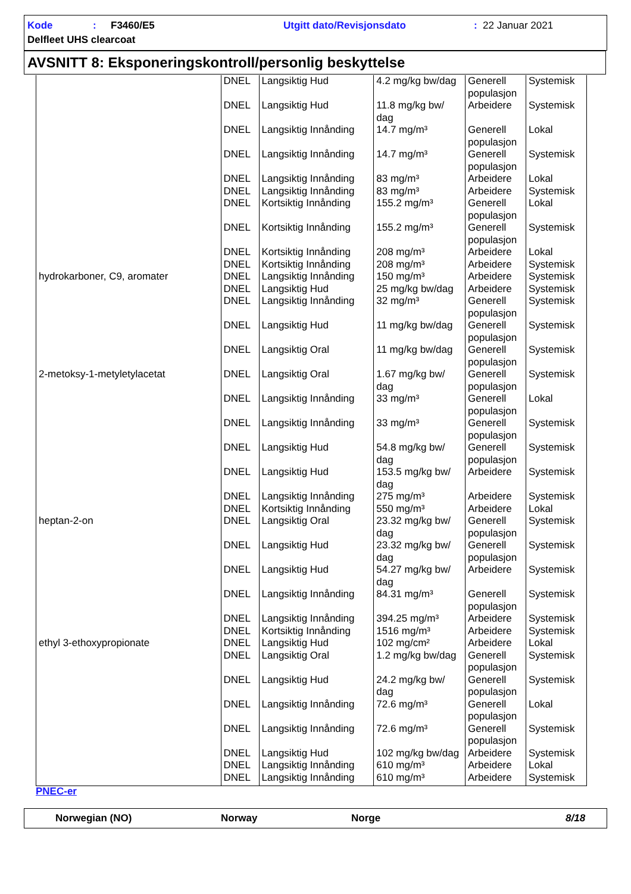Kode: F3460/E5 Utgitt dato/Revisjonsdato: 22 Januar 2021
Delfleet UHS clearcoat
AVSNITT 8: Eksponeringskontroll/personlig beskyttelse
| | DNEL | Langsiktig Hud | 4.2 mg/kg bw/dag | Generell populasjon | Systemisk |
| | DNEL | Langsiktig Hud | 11.8 mg/kg bw/ dag | Arbeidere | Systemisk |
| | DNEL | Langsiktig Innånding | 14.7 mg/m³ | Generell populasjon | Lokal |
| | DNEL | Langsiktig Innånding | 14.7 mg/m³ | Generell populasjon | Systemisk |
| | DNEL | Langsiktig Innånding | 83 mg/m³ | Arbeidere | Lokal |
| | DNEL | Langsiktig Innånding | 83 mg/m³ | Arbeidere | Systemisk |
| | DNEL | Kortsiktig Innånding | 155.2 mg/m³ | Generell populasjon | Lokal |
| | DNEL | Kortsiktig Innånding | 155.2 mg/m³ | Generell populasjon | Systemisk |
| | DNEL | Kortsiktig Innånding | 208 mg/m³ | Arbeidere | Lokal |
| | DNEL | Kortsiktig Innånding | 208 mg/m³ | Arbeidere | Systemisk |
| hydrokarboner, C9, aromater | DNEL | Langsiktig Innånding | 150 mg/m³ | Arbeidere | Systemisk |
| | DNEL | Langsiktig Hud | 25 mg/kg bw/dag | Arbeidere | Systemisk |
| | DNEL | Langsiktig Innånding | 32 mg/m³ | Generell populasjon | Systemisk |
| | DNEL | Langsiktig Hud | 11 mg/kg bw/dag | Generell populasjon | Systemisk |
| | DNEL | Langsiktig Oral | 11 mg/kg bw/dag | Generell populasjon | Systemisk |
| 2-metoksy-1-metyletylacetat | DNEL | Langsiktig Oral | 1.67 mg/kg bw/ dag | Generell populasjon | Systemisk |
| | DNEL | Langsiktig Innånding | 33 mg/m³ | Generell populasjon | Lokal |
| | DNEL | Langsiktig Innånding | 33 mg/m³ | Generell populasjon | Systemisk |
| | DNEL | Langsiktig Hud | 54.8 mg/kg bw/ dag | Generell populasjon | Systemisk |
| | DNEL | Langsiktig Hud | 153.5 mg/kg bw/ dag | Arbeidere | Systemisk |
| | DNEL | Langsiktig Innånding | 275 mg/m³ | Arbeidere | Systemisk |
| | DNEL | Kortsiktig Innånding | 550 mg/m³ | Arbeidere | Lokal |
| heptan-2-on | DNEL | Langsiktig Oral | 23.32 mg/kg bw/ dag | Generell populasjon | Systemisk |
| | DNEL | Langsiktig Hud | 23.32 mg/kg bw/ dag | Generell populasjon | Systemisk |
| | DNEL | Langsiktig Hud | 54.27 mg/kg bw/ dag | Arbeidere | Systemisk |
| | DNEL | Langsiktig Innånding | 84.31 mg/m³ | Generell populasjon | Systemisk |
| | DNEL | Langsiktig Innånding | 394.25 mg/m³ | Arbeidere | Systemisk |
| | DNEL | Kortsiktig Innånding | 1516 mg/m³ | Arbeidere | Systemisk |
| ethyl 3-ethoxypropionate | DNEL | Langsiktig Hud | 102 mg/cm² | Arbeidere | Lokal |
| | DNEL | Langsiktig Oral | 1.2 mg/kg bw/dag | Generell populasjon | Systemisk |
| | DNEL | Langsiktig Hud | 24.2 mg/kg bw/ dag | Generell populasjon | Systemisk |
| | DNEL | Langsiktig Innånding | 72.6 mg/m³ | Generell populasjon | Lokal |
| | DNEL | Langsiktig Innånding | 72.6 mg/m³ | Generell populasjon | Systemisk |
| | DNEL | Langsiktig Hud | 102 mg/kg bw/dag | Arbeidere | Systemisk |
| | DNEL | Langsiktig Innånding | 610 mg/m³ | Arbeidere | Lokal |
| | DNEL | Langsiktig Innånding | 610 mg/m³ | Arbeidere | Systemisk |
PNEC-er
Norwegian (NO) Norway Norge 8/18